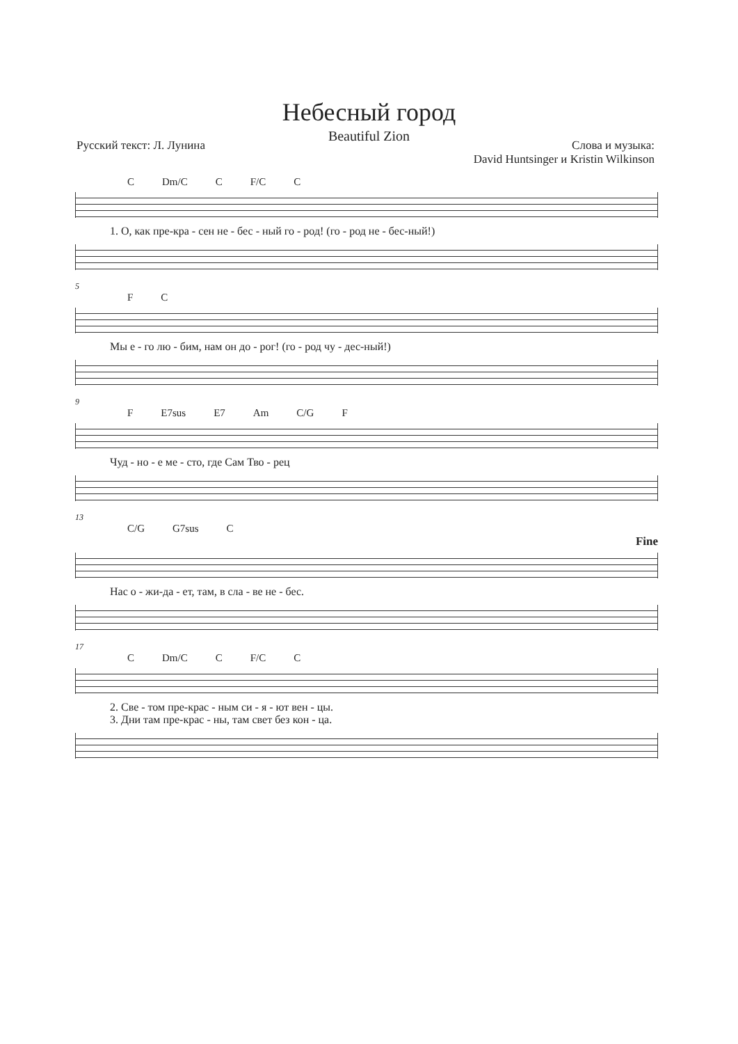Небесный город
Beautiful Zion
Русский текст: Л. Лунина Слова и музыка:
David Huntsinger и Kristin Wilkinson
C Dm/C C F/C C
1. О, как пре-кра - сен не - бес - ный го - род! (го - род не - бес-ный!)
5
F C
Мы е - го лю - бим, нам он до - рог! (го - род чу - дес-ный!)
9
F E7sus E7 Am C/G F
Чуд - но - е ме - сто, где Сам Тво - рец
13
C/G G7sus C
Fine
Нас о - жи-да - ет, там, в сла - ве не - бес.
17
C Dm/C C F/C C
2. Све - том пре-крас - ным си - я - ют вен - цы.
3. Дни там пре-крас - ны, там свет без кон - ца.